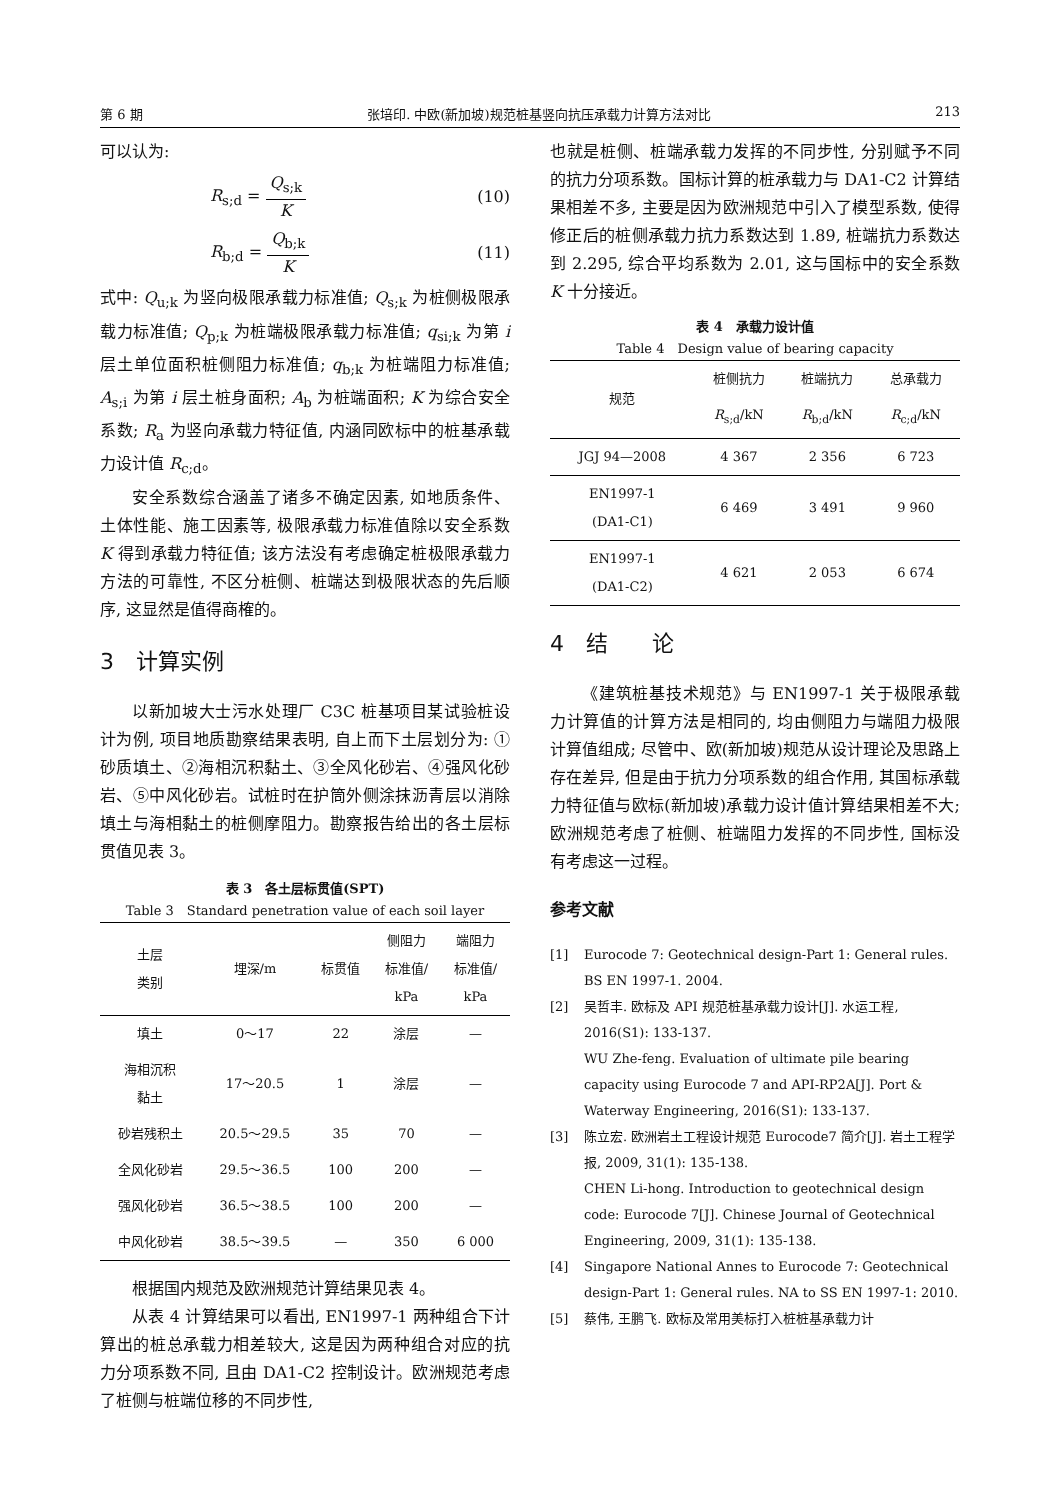第 6 期 张培印. 中欧(新加坡)规范桩基竖向抗压承载力计算方法对比 213
可以认为:
R<sub>s;d</sub> = Q<sub>s;k</sub> K (10)
R<sub>b;d</sub> = Q<sub>b;k</sub> K (11)
式中: Q<sub>u;k</sub> 为竖向极限承载力标准值; Q<sub>s;k</sub> 为桩侧极限承载力标准值; Q<sub>p;k</sub> 为桩端极限承载力标准值; q<sub>si;k</sub> 为第 i 层土单位面积桩侧阻力标准值; q<sub>b;k</sub> 为桩端阻力标准值; A<sub>s;i</sub> 为第 i 层土桩身面积; A<sub>b</sub> 为桩端面积; K 为综合安全系数; R<sub>a</sub> 为竖向承载力特征值, 内涵同欧标中的桩基承载力设计值 R<sub>c;d</sub>。
安全系数综合涵盖了诸多不确定因素, 如地质条件、土体性能、施工因素等, 极限承载力标准值除以安全系数 K 得到承载力特征值; 该方法没有考虑确定桩极限承载力方法的可靠性, 不区分桩侧、桩端达到极限状态的先后顺序, 这显然是值得商榷的。
3　计算实例
以新加坡大士污水处理厂 C3C 桩基项目某试验桩设计为例, 项目地质勘察结果表明, 自上而下土层划分为: ①砂质填土、②海相沉积黏土、③全风化砂岩、④强风化砂岩、⑤中风化砂岩。试桩时在护筒外侧涂抹沥青层以消除填土与海相黏土的桩侧摩阻力。勘察报告给出的各土层标贯值见表 3。
表 3　各土层标贯值(SPT)
Table 3　Standard penetration value of each soil layer
| 土层 类别 | 埋深/m | 标贯值 | 侧阻力 标准值/ kPa | 端阻力 标准值/ kPa |
| --- | --- | --- | --- | --- |
| 填土 | 0～17 | 22 | 涂层 | — |
| 海相沉积 黏土 | 17～20.5 | 1 | 涂层 | — |
| 砂岩残积土 | 20.5～29.5 | 35 | 70 | — |
| 全风化砂岩 | 29.5～36.5 | 100 | 200 | — |
| 强风化砂岩 | 36.5～38.5 | 100 | 200 | — |
| 中风化砂岩 | 38.5～39.5 | — | 350 | 6 000 |
根据国内规范及欧洲规范计算结果见表 4。
从表 4 计算结果可以看出, EN1997-1 两种组合下计算出的桩总承载力相差较大, 这是因为两种组合对应的抗力分项系数不同, 且由 DA1-C2 控制设计。欧洲规范考虑了桩侧与桩端位移的不同步性,
也就是桩侧、桩端承载力发挥的不同步性, 分别赋予不同的抗力分项系数。国标计算的桩承载力与 DA1-C2 计算结果相差不多, 主要是因为欧洲规范中引入了模型系数, 使得修正后的桩侧承载力抗力系数达到 1.89, 桩端抗力系数达到 2.295, 综合平均系数为 2.01, 这与国标中的安全系数 K 十分接近。
表 4　承载力设计值
Table 4　Design value of bearing capacity
| 规范 | 桩侧抗力 | 桩端抗力 | 总承载力 |
| --- | --- | --- | --- |
| | R<sub>s;d</sub>/kN | R<sub>b;d</sub>/kN | R<sub>c;d</sub>/kN |
| JGJ 94—2008 | 4 367 | 2 356 | 6 723 |
| EN1997-1 (DA1-C1) | 6 469 | 3 491 | 9 960 |
| EN1997-1 (DA1-C2) | 4 621 | 2 053 | 6 674 |
4　结　　论
《建筑桩基技术规范》与 EN1997-1 关于极限承载力计算值的计算方法是相同的, 均由侧阻力与端阻力极限计算值组成; 尽管中、欧(新加坡)规范从设计理论及思路上存在差异, 但是由于抗力分项系数的组合作用, 其国标承载力特征值与欧标(新加坡)承载力设计值计算结果相差不大; 欧洲规范考虑了桩侧、桩端阻力发挥的不同步性, 国标没有考虑这一过程。
参考文献
[1] Eurocode 7: Geotechnical design-Part 1: General rules. BS EN 1997-1. 2004.
[2] 吴哲丰. 欧标及 API 规范桩基承载力设计[J]. 水运工程, 2016(S1): 133-137.
WU Zhe-feng. Evaluation of ultimate pile bearing capacity using Eurocode 7 and API-RP2A[J]. Port & Waterway Engineering, 2016(S1): 133-137.
[3] 陈立宏. 欧洲岩土工程设计规范 Eurocode7 简介[J]. 岩土工程学报, 2009, 31(1): 135-138.
CHEN Li-hong. Introduction to geotechnical design code: Eurocode 7[J]. Chinese Journal of Geotechnical Engineering, 2009, 31(1): 135-138.
[4] Singapore National Annes to Eurocode 7: Geotechnical design-Part 1: General rules. NA to SS EN 1997-1: 2010.
[5] 蔡伟, 王鹏飞. 欧标及常用美标打入桩桩基承载力计